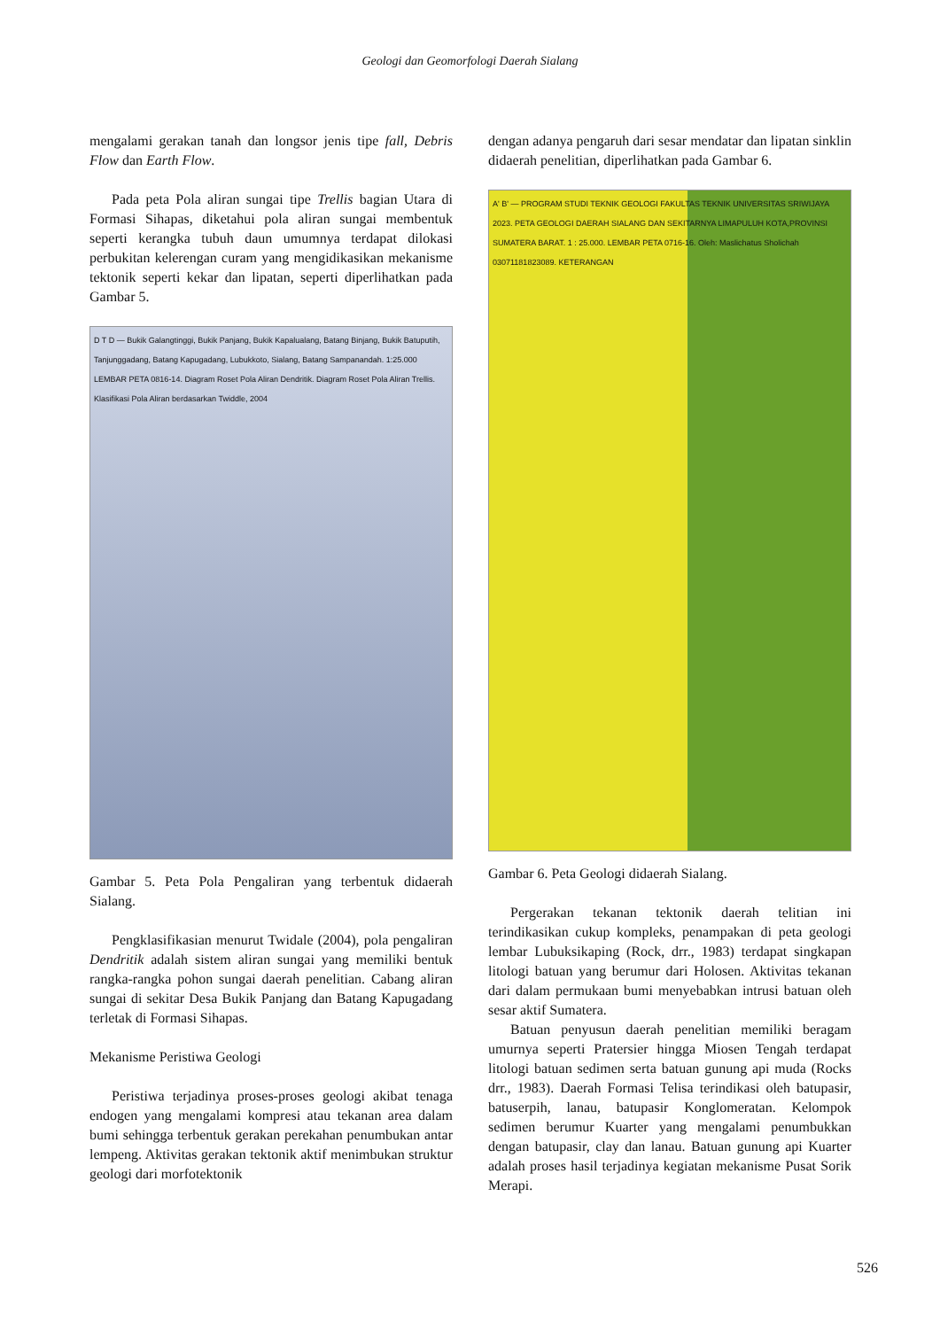Geologi dan Geomorfologi Daerah Sialang
mengalami gerakan tanah dan longsor jenis tipe fall, Debris Flow dan Earth Flow.
Pada peta Pola aliran sungai tipe Trellis bagian Utara di Formasi Sihapas, diketahui pola aliran sungai membentuk seperti kerangka tubuh daun umumnya terdapat dilokasi perbukitan kelerengan curam yang mengidikasikan mekanisme tektonik seperti kekar dan lipatan, seperti diperlihatkan pada Gambar 5.
D T D — Bukik Galangtinggi, Bukik Panjang, Bukik Kapalualang, Batang Binjang, Bukik Batuputih, Tanjunggadang, Batang Kapugadang, Lubukkoto, Sialang, Batang Sampanandah. 1:25.000 LEMBAR PETA 0816-14. Diagram Roset Pola Aliran Dendritik. Diagram Roset Pola Aliran Trellis. Klasifikasi Pola Aliran berdasarkan Twiddle, 2004
Gambar 5. Peta Pola Pengaliran yang terbentuk didaerah Sialang.
Pengklasifikasian menurut Twidale (2004), pola pengaliran Dendritik adalah sistem aliran sungai yang memiliki bentuk rangka-rangka pohon sungai daerah penelitian. Cabang aliran sungai di sekitar Desa Bukik Panjang dan Batang Kapugadang terletak di Formasi Sihapas.
Mekanisme Peristiwa Geologi
Peristiwa terjadinya proses-proses geologi akibat tenaga endogen yang mengalami kompresi atau tekanan area dalam bumi sehingga terbentuk gerakan perekahan penumbukan antar lempeng. Aktivitas gerakan tektonik aktif menimbukan struktur geologi dari morfotektonik
dengan adanya pengaruh dari sesar mendatar dan lipatan sinklin didaerah penelitian, diperlihatkan pada Gambar 6.
A' B' — PROGRAM STUDI TEKNIK GEOLOGI FAKULTAS TEKNIK UNIVERSITAS SRIWIJAYA 2023. PETA GEOLOGI DAERAH SIALANG DAN SEKITARNYA LIMAPULUH KOTA,PROVINSI SUMATERA BARAT. 1 : 25.000. LEMBAR PETA 0716-16. Oleh: Maslichatus Sholichah 03071181823089. KETERANGAN
Gambar 6. Peta Geologi didaerah Sialang.
Pergerakan tekanan tektonik daerah telitian ini terindikasikan cukup kompleks, penampakan di peta geologi lembar Lubuksikaping (Rock, drr., 1983) terdapat singkapan litologi batuan yang berumur dari Holosen. Aktivitas tekanan dari dalam permukaan bumi menyebabkan intrusi batuan oleh sesar aktif Sumatera.
Batuan penyusun daerah penelitian memiliki beragam umurnya seperti Pratersier hingga Miosen Tengah terdapat litologi batuan sedimen serta batuan gunung api muda (Rocks drr., 1983). Daerah Formasi Telisa terindikasi oleh batupasir, batuserpih, lanau, batupasir Konglomeratan. Kelompok sedimen berumur Kuarter yang mengalami penumbukkan dengan batupasir, clay dan lanau. Batuan gunung api Kuarter adalah proses hasil terjadinya kegiatan mekanisme Pusat Sorik Merapi.
526